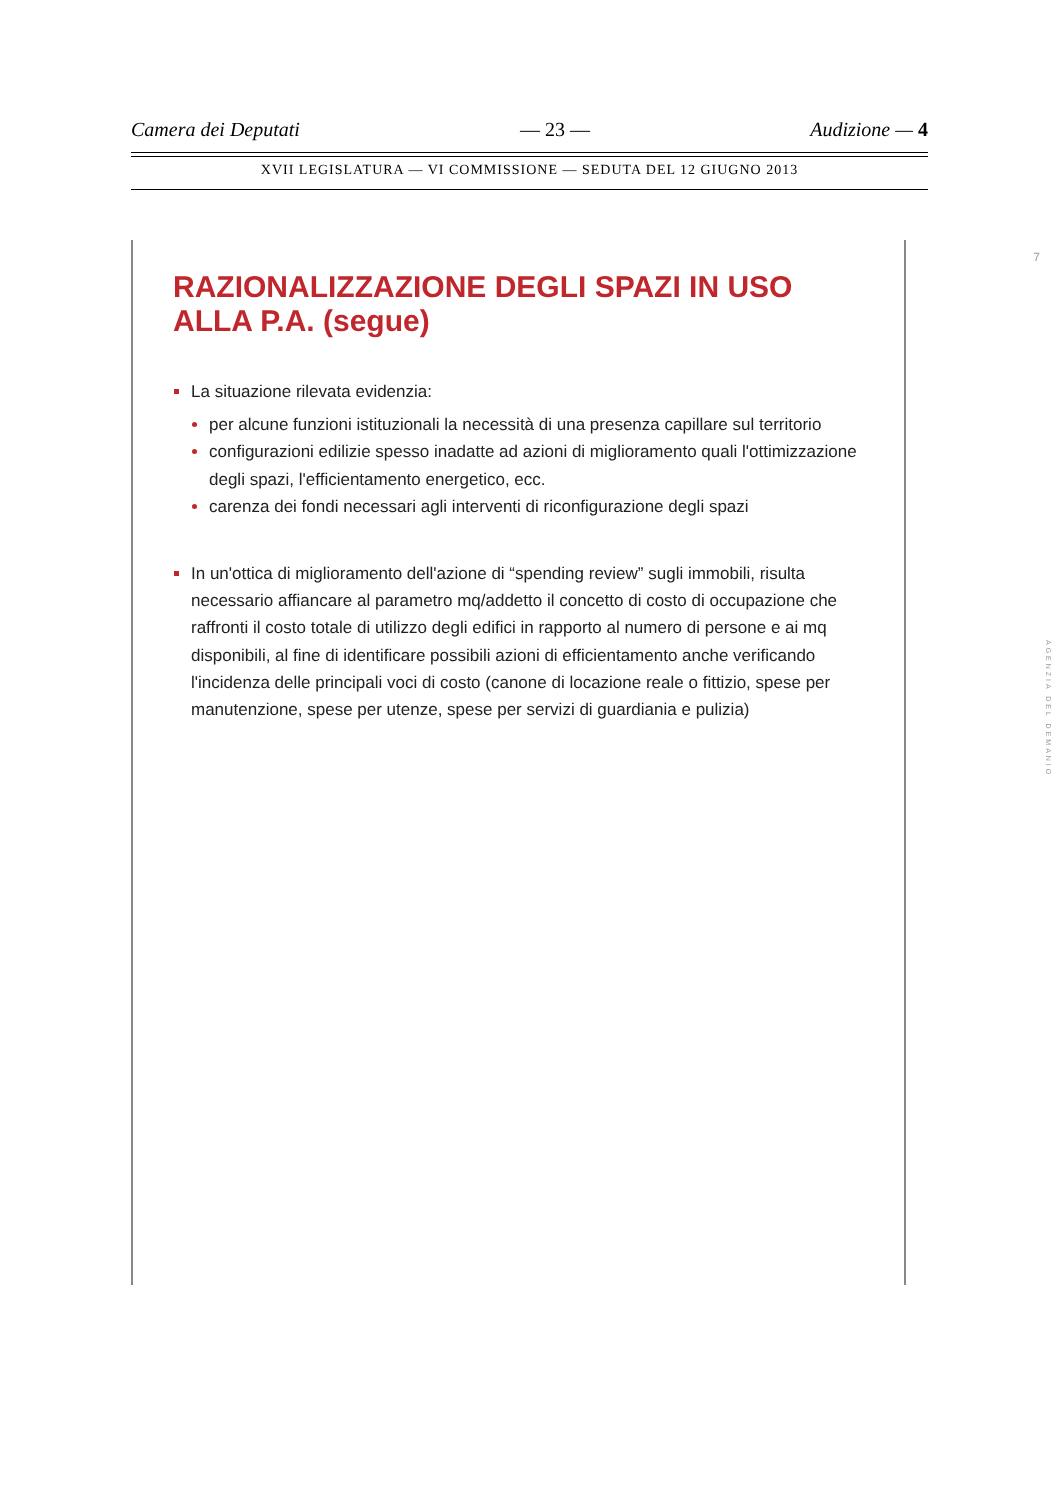Camera dei Deputati — 23 — Audizione — 4
XVII LEGISLATURA — VI COMMISSIONE — SEDUTA DEL 12 GIUGNO 2013
RAZIONALIZZAZIONE DEGLI SPAZI IN USO ALLA P.A. (segue)
La situazione rilevata evidenzia:
per alcune funzioni istituzionali la necessità di una presenza capillare sul territorio
configurazioni edilizie spesso inadatte ad azioni di miglioramento quali l'ottimizzazione degli spazi, l'efficientamento energetico, ecc.
carenza dei fondi necessari agli interventi di riconfigurazione degli spazi
In un'ottica di miglioramento dell'azione di “spending review” sugli immobili, risulta necessario affiancare al parametro mq/addetto il concetto di costo di occupazione che raffronti il costo totale di utilizzo degli edifici in rapporto al numero di persone e ai mq disponibili, al fine di identificare possibili azioni di efficientamento anche verificando l'incidenza delle principali voci di costo (canone di locazione reale o fittizio, spese per manutenzione, spese per utenze, spese per servizi di guardiania e pulizia)
7
AGENZIA DEL DEMANIO